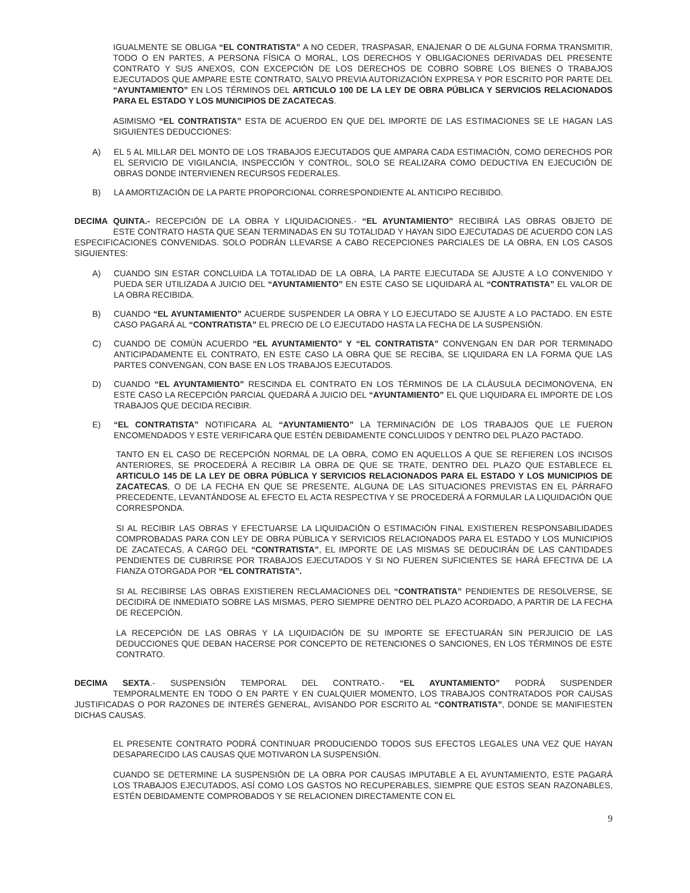IGUALMENTE SE OBLIGA “EL CONTRATISTA” A NO CEDER, TRASPASAR, ENAJENAR O DE ALGUNA FORMA TRANSMITIR, TODO O EN PARTES, A PERSONA FÍSICA O MORAL, LOS DERECHOS Y OBLIGACIONES DERIVADAS DEL PRESENTE CONTRATO Y SUS ANEXOS, CON EXCEPCIÓN DE LOS DERECHOS DE COBRO SOBRE LOS BIENES O TRABAJOS EJECUTADOS QUE AMPARE ESTE CONTRATO, SALVO PREVIA AUTORIZACIÓN EXPRESA Y POR ESCRITO POR PARTE DEL “AYUNTAMIENTO” EN LOS TÉRMINOS DEL ARTICULO 100 DE LA LEY DE OBRA PÚBLICA Y SERVICIOS RELACIONADOS PARA EL ESTADO Y LOS MUNICIPIOS DE ZACATECAS.
ASIMISMO “EL CONTRATISTA” ESTA DE ACUERDO EN QUE DEL IMPORTE DE LAS ESTIMACIONES SE LE HAGAN LAS SIGUIENTES DEDUCCIONES:
A) EL 5 AL MILLAR DEL MONTO DE LOS TRABAJOS EJECUTADOS QUE AMPARA CADA ESTIMACIÓN, COMO DERECHOS POR EL SERVICIO DE VIGILANCIA, INSPECCIÓN Y CONTROL, SOLO SE REALIZARA COMO DEDUCTIVA EN EJECUCIÓN DE OBRAS DONDE INTERVIENEN RECURSOS FEDERALES.
B) LA AMORTIZACIÓN DE LA PARTE PROPORCIONAL CORRESPONDIENTE AL ANTICIPO RECIBIDO.
DECIMA QUINTA.- RECEPCIÓN DE LA OBRA Y LIQUIDACIONES.- “EL AYUNTAMIENTO” RECIBIRÁ LAS OBRAS OBJETO DE ESTE CONTRATO HASTA QUE SEAN TERMINADAS EN SU TOTALIDAD Y HAYAN SIDO EJECUTADAS DE ACUERDO CON LAS ESPECIFICACIONES CONVENIDAS. SOLO PODRÁN LLEVARSE A CABO RECEPCIONES PARCIALES DE LA OBRA, EN LOS CASOS SIGUIENTES:
A) CUANDO SIN ESTAR CONCLUIDA LA TOTALIDAD DE LA OBRA, LA PARTE EJECUTADA SE AJUSTE A LO CONVENIDO Y PUEDA SER UTILIZADA A JUICIO DEL “AYUNTAMIENTO” EN ESTE CASO SE LIQUIDARÁ AL “CONTRATISTA” EL VALOR DE LA OBRA RECIBIDA.
B) CUANDO “EL AYUNTAMIENTO” ACUERDE SUSPENDER LA OBRA Y LO EJECUTADO SE AJUSTE A LO PACTADO. EN ESTE CASO PAGARÁ AL “CONTRATISTA” EL PRECIO DE LO EJECUTADO HASTA LA FECHA DE LA SUSPENSIÓN.
C) CUANDO DE COMÚN ACUERDO “EL AYUNTAMIENTO” Y “EL CONTRATISTA” CONVENGAN EN DAR POR TERMINADO ANTICIPADAMENTE EL CONTRATO, EN ESTE CASO LA OBRA QUE SE RECIBA, SE LIQUIDARA EN LA FORMA QUE LAS PARTES CONVENGAN, CON BASE EN LOS TRABAJOS EJECUTADOS.
D) CUANDO “EL AYUNTAMIENTO” RESCINDA EL CONTRATO EN LOS TÉRMINOS DE LA CLÁUSULA DECIMONOVENA, EN ESTE CASO LA RECEPCIÓN PARCIAL QUEDARÁ A JUICIO DEL “AYUNTAMIENTO” EL QUE LIQUIDARA EL IMPORTE DE LOS TRABAJOS QUE DECIDA RECIBIR.
E) “EL CONTRATISTA” NOTIFICARA AL “AYUNTAMIENTO” LA TERMINACIÓN DE LOS TRABAJOS QUE LE FUERON ENCOMENDADOS Y ESTE VERIFICARA QUE ESTÉN DEBIDAMENTE CONCLUIDOS Y DENTRO DEL PLAZO PACTADO.
TANTO EN EL CASO DE RECEPCIÓN NORMAL DE LA OBRA, COMO EN AQUELLOS A QUE SE REFIEREN LOS INCISOS ANTERIORES, SE PROCEDERÁ A RECIBIR LA OBRA DE QUE SE TRATE, DENTRO DEL PLAZO QUE ESTABLECE EL ARTICULO 145 DE LA LEY DE OBRA PÚBLICA Y SERVICIOS RELACIONADOS PARA EL ESTADO Y LOS MUNICIPIOS DE ZACATECAS, O DE LA FECHA EN QUE SE PRESENTE, ALGUNA DE LAS SITUACIONES PREVISTAS EN EL PÁRRAFO PRECEDENTE, LEVANTÁNDOSE AL EFECTO EL ACTA RESPECTIVA Y SE PROCEDERÁ A FORMULAR LA LIQUIDACIÓN QUE CORRESPONDA.
SI AL RECIBIR LAS OBRAS Y EFECTUARSE LA LIQUIDACIÓN O ESTIMACIÓN FINAL EXISTIEREN RESPONSABILIDADES COMPROBADAS PARA CON LEY DE OBRA PÚBLICA Y SERVICIOS RELACIONADOS PARA EL ESTADO Y LOS MUNICIPIOS DE ZACATECAS, A CARGO DEL “CONTRATISTA”, EL IMPORTE DE LAS MISMAS SE DEDUCIRÁN DE LAS CANTIDADES PENDIENTES DE CUBRIRSE POR TRABAJOS EJECUTADOS Y SI NO FUEREN SUFICIENTES SE HARÁ EFECTIVA DE LA FIANZA OTORGADA POR “EL CONTRATISTA”.
SI AL RECIBIRSE LAS OBRAS EXISTIEREN RECLAMACIONES DEL “CONTRATISTA” PENDIENTES DE RESOLVERSE, SE DECIDIRÁ DE INMEDIATO SOBRE LAS MISMAS, PERO SIEMPRE DENTRO DEL PLAZO ACORDADO, A PARTIR DE LA FECHA DE RECEPCIÓN.
LA RECEPCIÓN DE LAS OBRAS Y LA LIQUIDACIÓN DE SU IMPORTE SE EFECTUARÁN SIN PERJUICIO DE LAS DEDUCCIONES QUE DEBAN HACERSE POR CONCEPTO DE RETENCIONES O SANCIONES, EN LOS TÉRMINOS DE ESTE CONTRATO.
DECIMA SEXTA.- SUSPENSIÓN TEMPORAL DEL CONTRATO.- “EL AYUNTAMIENTO” PODRÁ SUSPENDER TEMPORALMENTE EN TODO O EN PARTE Y EN CUALQUIER MOMENTO, LOS TRABAJOS CONTRATADOS POR CAUSAS JUSTIFICADAS O POR RAZONES DE INTERÉS GENERAL, AVISANDO POR ESCRITO AL “CONTRATISTA”, DONDE SE MANIFIESTEN DICHAS CAUSAS.
EL PRESENTE CONTRATO PODRÁ CONTINUAR PRODUCIENDO TODOS SUS EFECTOS LEGALES UNA VEZ QUE HAYAN DESAPARECIDO LAS CAUSAS QUE MOTIVARON LA SUSPENSIÓN.
CUANDO SE DETERMINE LA SUSPENSIÓN DE LA OBRA POR CAUSAS IMPUTABLE A EL AYUNTAMIENTO, ESTE PAGARÁ LOS TRABAJOS EJECUTADOS, ASÍ COMO LOS GASTOS NO RECUPERABLES, SIEMPRE QUE ESTOS SEAN RAZONABLES, ESTÉN DEBIDAMENTE COMPROBADOS Y SE RELACIONEN DIRECTAMENTE CON EL
9